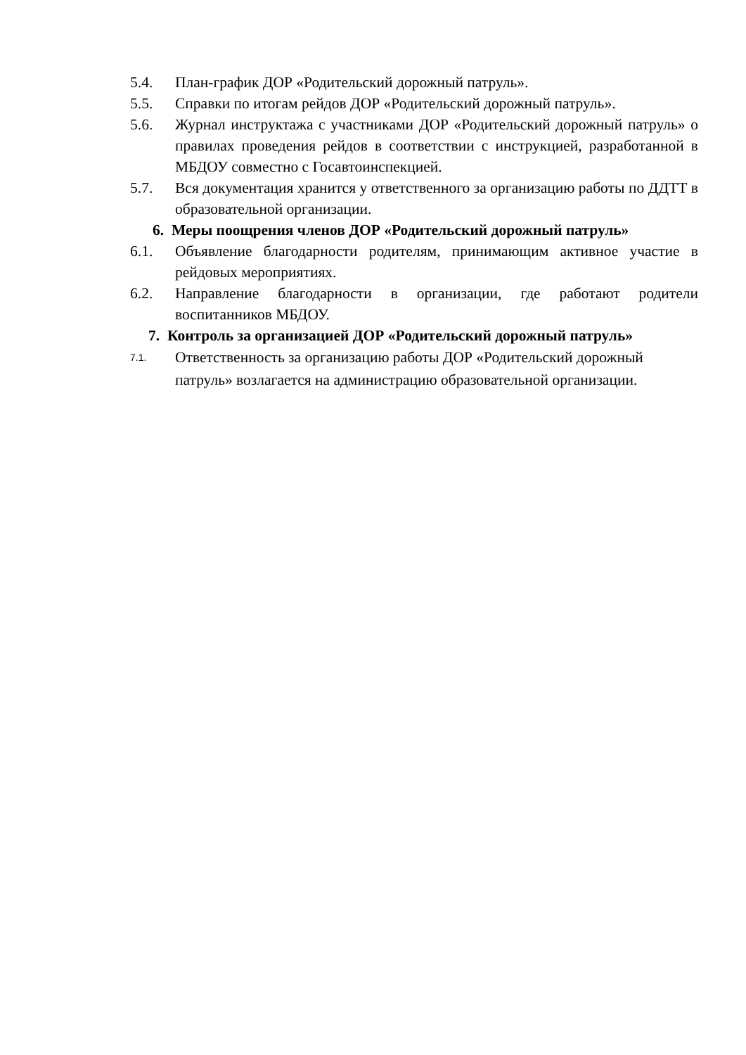5.4. План-график ДОР «Родительский дорожный патруль».
5.5. Справки по итогам рейдов ДОР «Родительский дорожный патруль».
5.6. Журнал инструктажа с участниками ДОР «Родительский дорожный патруль» о правилах проведения рейдов в соответствии с инструкцией, разработанной в МБДОУ совместно с Госавтоинспекцией.
5.7. Вся документация хранится у ответственного за организацию работы по ДДТТ в образовательной организации.
6. Меры поощрения членов ДОР «Родительский дорожный патруль»
6.1. Объявление благодарности родителям, принимающим активное участие в рейдовых мероприятиях.
6.2. Направление благодарности в организации, где работают родители воспитанников МБДОУ.
7. Контроль за организацией ДОР «Родительский дорожный патруль»
7.1. Ответственность за организацию работы ДОР «Родительский дорожный патруль» возлагается на администрацию образовательной организации.